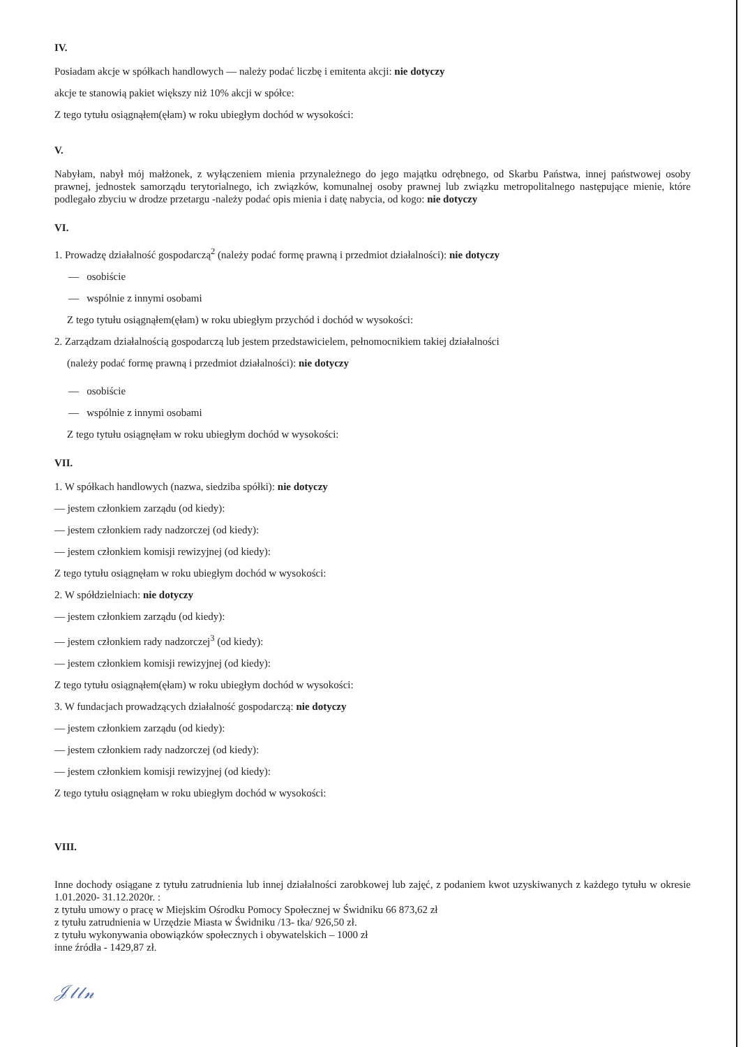IV.
Posiadam akcje w spółkach handlowych — należy podać liczbę i emitenta akcji: nie dotyczy
akcje te stanowią pakiet większy niż 10% akcji w spółce:
Z tego tytułu osiągnąłem(ęłam) w roku ubiegłym dochód w wysokości:
V.
Nabyłam, nabył mój małżonek, z wyłączeniem mienia przynależnego do jego majątku odrębnego, od Skarbu Państwa, innej państwowej osoby prawnej, jednostek samorządu terytorialnego, ich związków, komunalnej osoby prawnej lub związku metropolitalnego następujące mienie, które podlegało zbyciu w drodze przetargu -należy podać opis mienia i datę nabycia, od kogo: nie dotyczy
VI.
1. Prowadzę działalność gospodarczą<sup>2</sup> (należy podać formę prawną i przedmiot działalności): nie dotyczy
— osobiście
— wspólnie z innymi osobami
Z tego tytułu osiągnąłem(ęłam) w roku ubiegłym przychód i dochód w wysokości:
2. Zarządzam działalnością gospodarczą lub jestem przedstawicielem, pełnomocnikiem takiej działalności
(należy podać formę prawną i przedmiot działalności): nie dotyczy
— osobiście
— wspólnie z innymi osobami
Z tego tytułu osiągnęłam w roku ubiegłym dochód w wysokości:
VII.
1. W spółkach handlowych (nazwa, siedziba spółki): nie dotyczy
— jestem członkiem zarządu (od kiedy):
— jestem członkiem rady nadzorczej (od kiedy):
— jestem członkiem komisji rewizyjnej (od kiedy):
Z tego tytułu osiągnęłam w roku ubiegłym dochód w wysokości:
2. W spółdzielniach: nie dotyczy
— jestem członkiem zarządu (od kiedy):
— jestem członkiem rady nadzorczej<sup>3</sup> (od kiedy):
— jestem członkiem komisji rewizyjnej (od kiedy):
Z tego tytułu osiągnąłem(ęłam) w roku ubiegłym dochód w wysokości:
3. W fundacjach prowadzących działalność gospodarczą: nie dotyczy
— jestem członkiem zarządu (od kiedy):
— jestem członkiem rady nadzorczej (od kiedy):
— jestem członkiem komisji rewizyjnej (od kiedy):
Z tego tytułu osiągnęłam w roku ubiegłym dochód w wysokości:
VIII.
Inne dochody osiągane z tytułu zatrudnienia lub innej działalności zarobkowej lub zajęć, z podaniem kwot uzyskiwanych z każdego tytułu w okresie 1.01.2020- 31.12.2020r. :
z tytułu umowy o pracę w Miejskim Ośrodku Pomocy Społecznej w Świdniku 66 873,62 zł
z tytułu zatrudnienia w Urzędzie Miasta w Świdniku /13- tka/ 926,50 zł.
z tytułu wykonywania obowiązków społecznych i obywatelskich – 1000 zł
inne źródła - 1429,87 zł.
𝒥𝓁𝓁𝓃